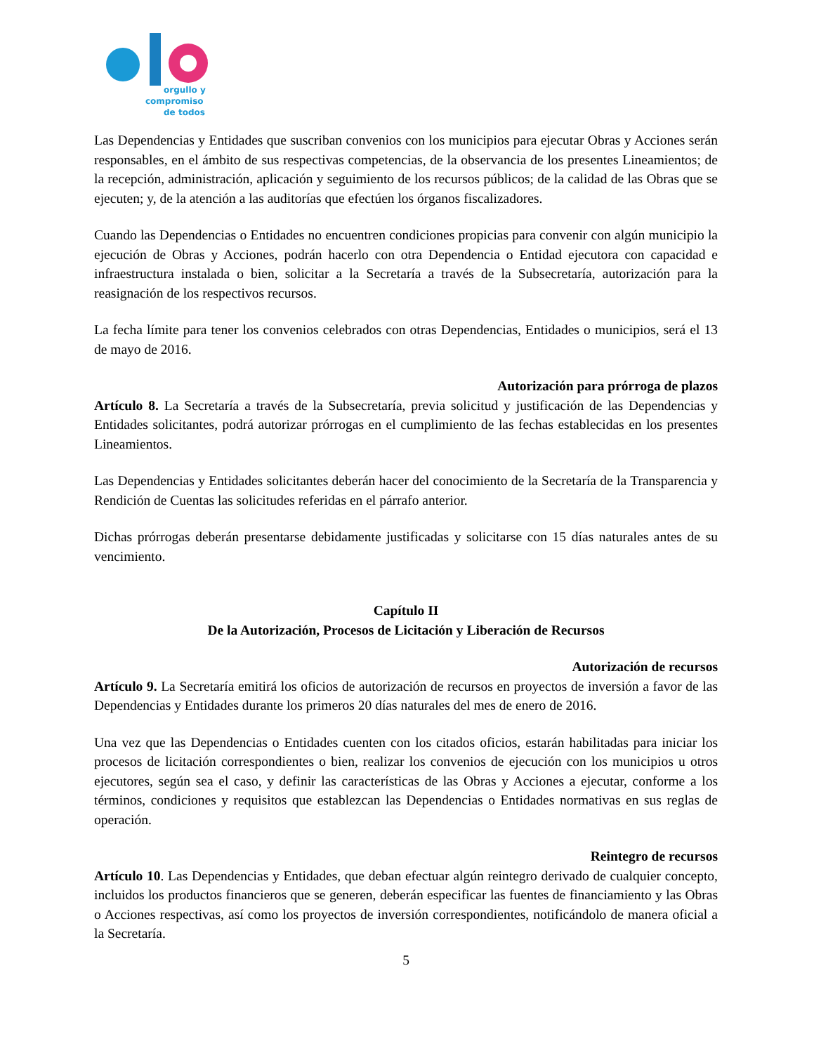orgullo y
compromiso
de todos
Las Dependencias y Entidades que suscriban convenios con los municipios para ejecutar Obras y Acciones serán responsables, en el ámbito de sus respectivas competencias, de la observancia de los presentes Lineamientos; de la recepción, administración, aplicación y seguimiento de los recursos públicos; de la calidad de las Obras que se ejecuten; y, de la atención a las auditorías que efectúen los órganos fiscalizadores.
Cuando las Dependencias o Entidades no encuentren condiciones propicias para convenir con algún municipio la ejecución de Obras y Acciones, podrán hacerlo con otra Dependencia o Entidad ejecutora con capacidad e infraestructura instalada o bien, solicitar a la Secretaría a través de la Subsecretaría, autorización para la reasignación de los respectivos recursos.
La fecha límite para tener los convenios celebrados con otras Dependencias, Entidades o municipios, será el 13 de mayo de 2016.
Autorización para prórroga de plazos
Artículo 8. La Secretaría a través de la Subsecretaría, previa solicitud y justificación de las Dependencias y Entidades solicitantes, podrá autorizar prórrogas en el cumplimiento de las fechas establecidas en los presentes Lineamientos.
Las Dependencias y Entidades solicitantes deberán hacer del conocimiento de la Secretaría de la Transparencia y Rendición de Cuentas las solicitudes referidas en el párrafo anterior.
Dichas prórrogas deberán presentarse debidamente justificadas y solicitarse con 15 días naturales antes de su vencimiento.
Capítulo II
De la Autorización, Procesos de Licitación y Liberación de Recursos
Autorización de recursos
Artículo 9. La Secretaría emitirá los oficios de autorización de recursos en proyectos de inversión a favor de las Dependencias y Entidades durante los primeros 20 días naturales del mes de enero de 2016.
Una vez que las Dependencias o Entidades cuenten con los citados oficios, estarán habilitadas para iniciar los procesos de licitación correspondientes o bien, realizar los convenios de ejecución con los municipios u otros ejecutores, según sea el caso, y definir las características de las Obras y Acciones a ejecutar, conforme a los términos, condiciones y requisitos que establezcan las Dependencias o Entidades normativas en sus reglas de operación.
Reintegro de recursos
Artículo 10. Las Dependencias y Entidades, que deban efectuar algún reintegro derivado de cualquier concepto, incluidos los productos financieros que se generen, deberán especificar las fuentes de financiamiento y las Obras o Acciones respectivas, así como los proyectos de inversión correspondientes, notificándolo de manera oficial a la Secretaría.
5